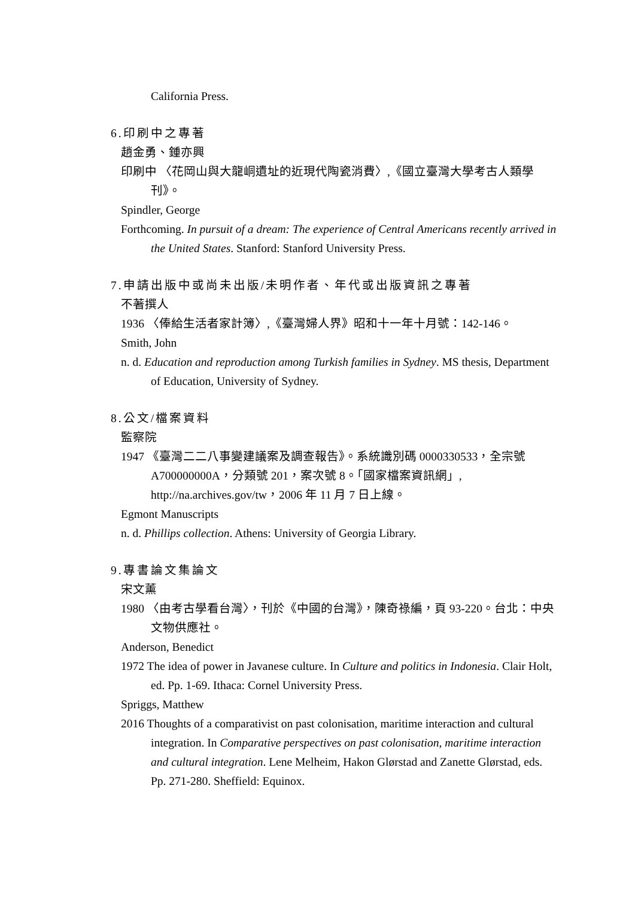California Press.
6.印刷中之專著
趙金勇、鍾亦興
印刷中 〈花岡山與大龍峒遺址的近現代陶瓷消費〉,《國立臺灣大學考古人類學刊》。
Spindler, George
Forthcoming. In pursuit of a dream: The experience of Central Americans recently arrived in the United States. Stanford: Stanford University Press.
7.申請出版中或尚未出版/未明作者、年代或出版資訊之專著
不著撰人
1936 〈俸給生活者家計簿〉,《臺灣婦人界》昭和十一年十月號：142-146。
Smith, John
n. d. Education and reproduction among Turkish families in Sydney. MS thesis, Department of Education, University of Sydney.
8.公文/檔案資料
監察院
1947 《臺灣二二八事變建議案及調查報告》。系統識別碼 0000330533，全宗號 A700000000A，分類號 201，案次號 8。「國家檔案資訊網」, http://na.archives.gov/tw，2006 年 11 月 7 日上線。
Egmont Manuscripts
n. d. Phillips collection. Athens: University of Georgia Library.
9.專書論文集論文
宋文薰
1980 〈由考古學看台灣〉，刊於《中國的台灣》，陳奇祿編，頁 93-220。台北：中央文物供應社。
Anderson, Benedict
1972 The idea of power in Javanese culture. In Culture and politics in Indonesia. Clair Holt, ed. Pp. 1-69. Ithaca: Cornel University Press.
Spriggs, Matthew
2016 Thoughts of a comparativist on past colonisation, maritime interaction and cultural integration. In Comparative perspectives on past colonisation, maritime interaction and cultural integration. Lene Melheim, Hakon Glørstad and Zanette Glørstad, eds. Pp. 271-280. Sheffield: Equinox.